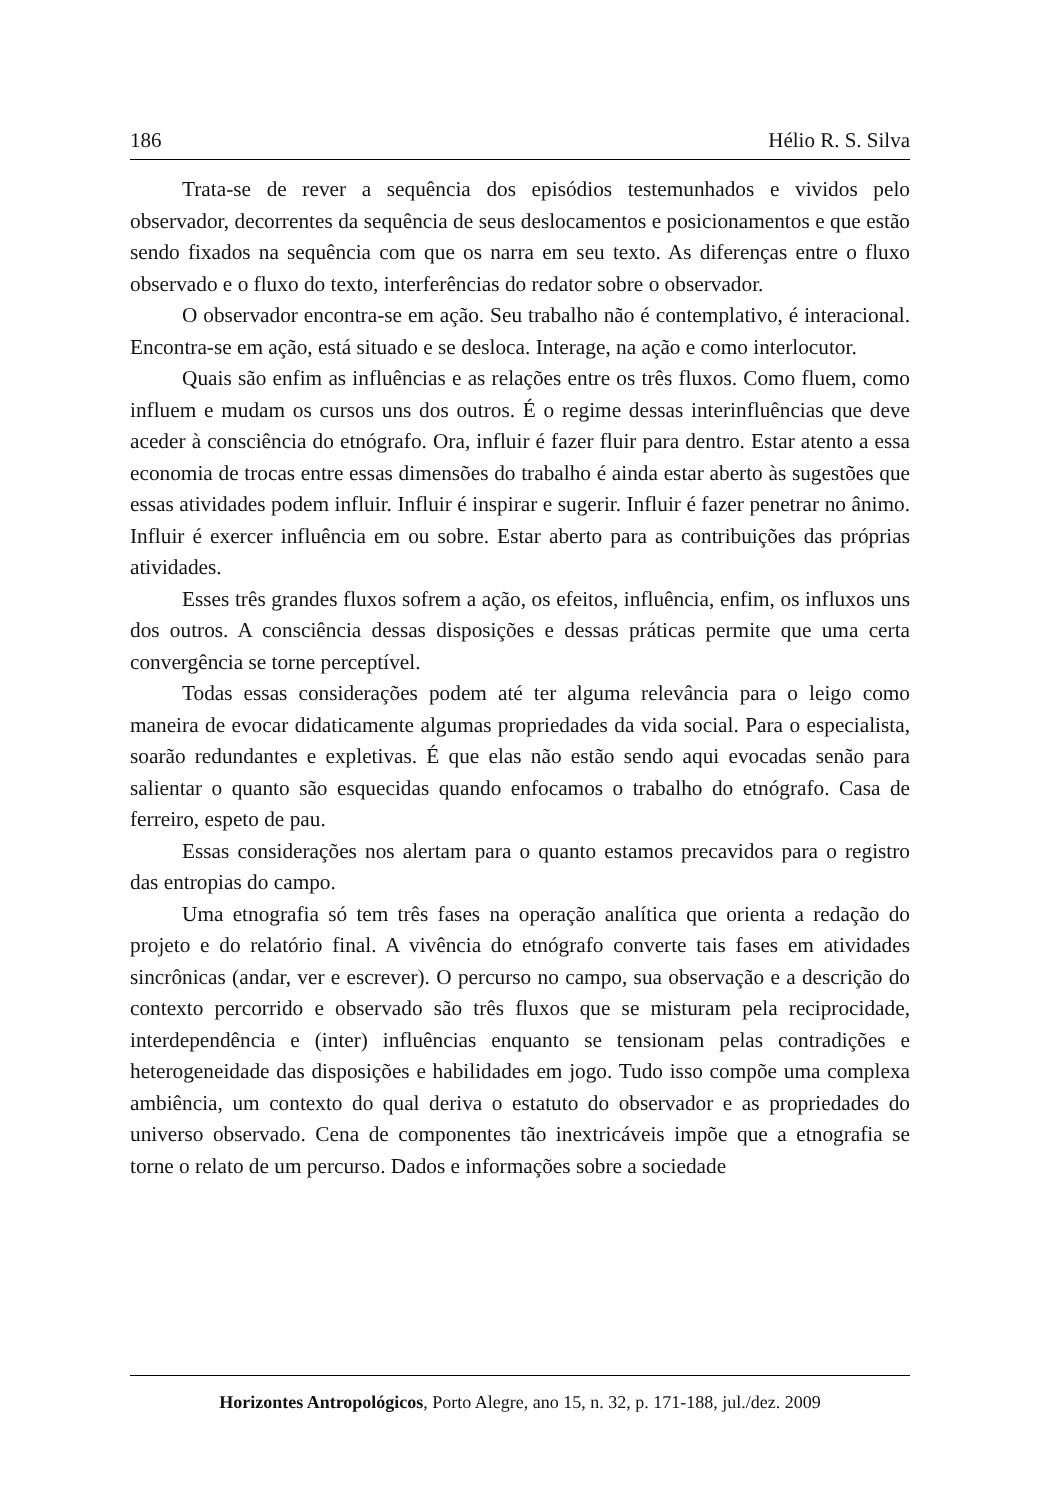186 Hélio R. S. Silva
Trata-se de rever a sequência dos episódios testemunhados e vividos pelo observador, decorrentes da sequência de seus deslocamentos e posicionamentos e que estão sendo fixados na sequência com que os narra em seu texto. As diferenças entre o fluxo observado e o fluxo do texto, interferências do redator sobre o observador.
O observador encontra-se em ação. Seu trabalho não é contemplativo, é interacional. Encontra-se em ação, está situado e se desloca. Interage, na ação e como interlocutor.
Quais são enfim as influências e as relações entre os três fluxos. Como fluem, como influem e mudam os cursos uns dos outros. É o regime dessas interinfluências que deve aceder à consciência do etnógrafo. Ora, influir é fazer fluir para dentro. Estar atento a essa economia de trocas entre essas dimensões do trabalho é ainda estar aberto às sugestões que essas atividades podem influir. Influir é inspirar e sugerir. Influir é fazer penetrar no ânimo. Influir é exercer influência em ou sobre. Estar aberto para as contribuições das próprias atividades.
Esses três grandes fluxos sofrem a ação, os efeitos, influência, enfim, os influxos uns dos outros. A consciência dessas disposições e dessas práticas permite que uma certa convergência se torne perceptível.
Todas essas considerações podem até ter alguma relevância para o leigo como maneira de evocar didaticamente algumas propriedades da vida social. Para o especialista, soarão redundantes e expletivas. É que elas não estão sendo aqui evocadas senão para salientar o quanto são esquecidas quando enfocamos o trabalho do etnógrafo. Casa de ferreiro, espeto de pau.
Essas considerações nos alertam para o quanto estamos precavidos para o registro das entropias do campo.
Uma etnografia só tem três fases na operação analítica que orienta a redação do projeto e do relatório final. A vivência do etnógrafo converte tais fases em atividades sincrônicas (andar, ver e escrever). O percurso no campo, sua observação e a descrição do contexto percorrido e observado são três fluxos que se misturam pela reciprocidade, interdependência e (inter) influências enquanto se tensionam pelas contradições e heterogeneidade das disposições e habilidades em jogo. Tudo isso compõe uma complexa ambiência, um contexto do qual deriva o estatuto do observador e as propriedades do universo observado. Cena de componentes tão inextricáveis impõe que a etnografia se torne o relato de um percurso. Dados e informações sobre a sociedade
Horizontes Antropológicos, Porto Alegre, ano 15, n. 32, p. 171-188, jul./dez. 2009